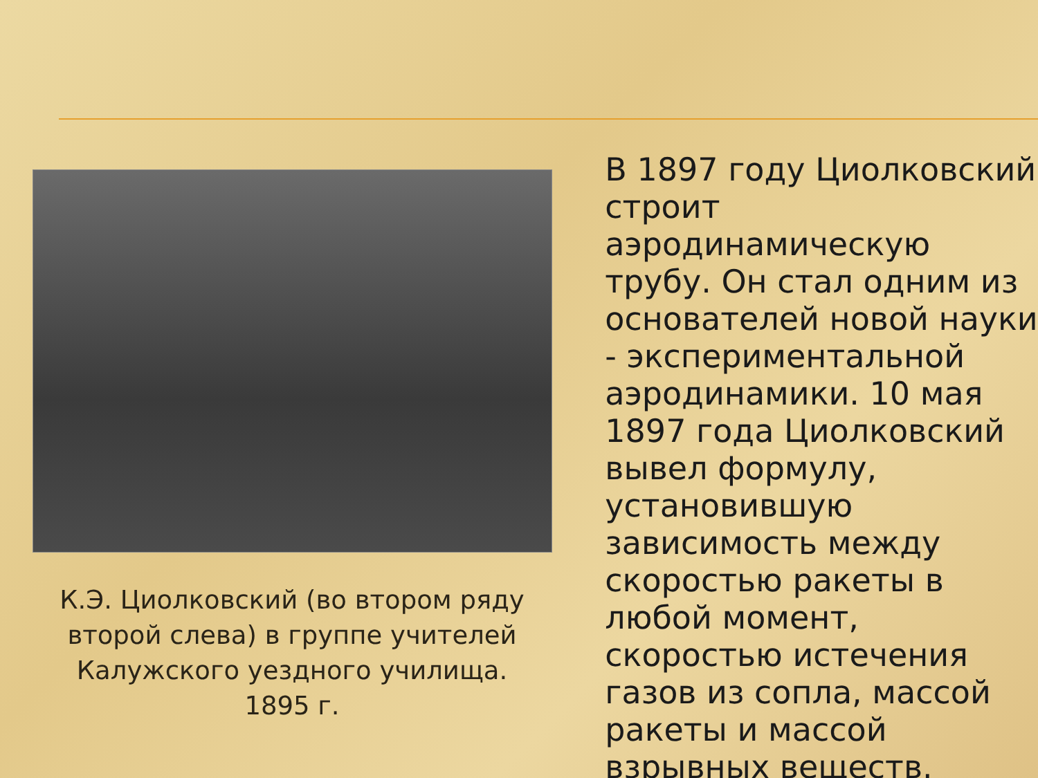К.Э. Циолковский (во втором ряду второй слева) в группе учителей Калужского уездного училища. 1895 г.
В 1897 году Циолковский строит аэродинамическую трубу. Он стал одним из основателей новой науки - экспериментальной аэродинамики. 10 мая 1897 года Циолковский вывел формулу, установившую зависимость между скоростью ракеты в любой момент, скоростью истечения газов из сопла, массой ракеты и массой взрывных веществ.